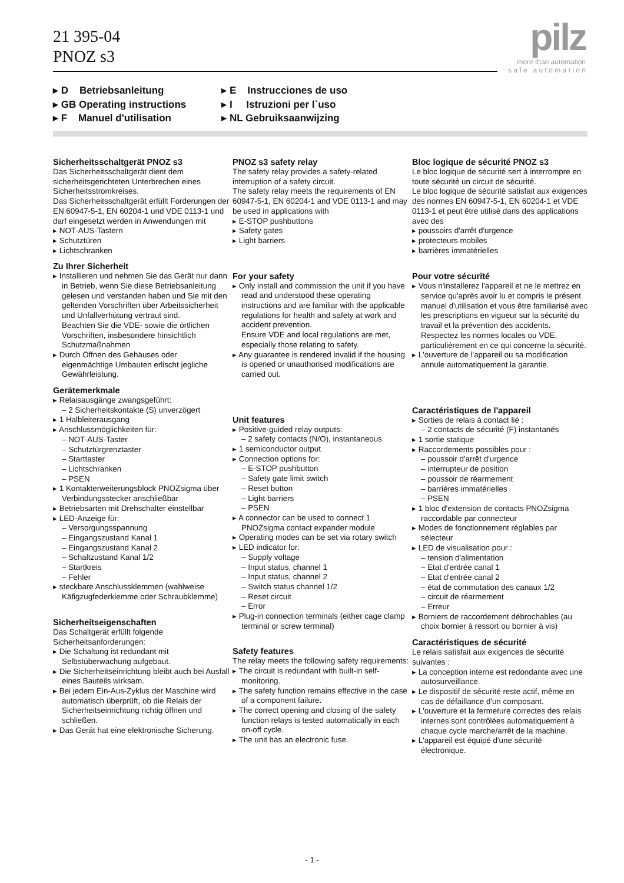21 395-04
PNOZ s3
pilz
more than automation
s a f e a u t o m a t i o n
▸ D Betriebsanleitung
▸ GB Operating instructions
▸ F Manuel d'utilisation
▸ E Instrucciones de uso
▸ I Istruzioni per l`uso
▸ NL Gebruiksaanwijzing
Sicherheitsschaltgerät PNOZ s3
Das Sicherheitsschaltgerät dient dem sicherheitsgerichteten Unterbrechen eines Sicherheitsstromkreises.
Das Sicherheitsschaltgerät erfüllt Forderungen der EN 60947-5-1, EN 60204-1 und VDE 0113-1 und darf eingesetzt werden in Anwendungen mit
▸ NOT-AUS-Tastern
▸ Schutztüren
▸ Lichtschranken
Zu Ihrer Sicherheit
▸ Installieren und nehmen Sie das Gerät nur dann in Betrieb, wenn Sie diese Betriebsanleitung gelesen und verstanden haben und Sie mit den geltenden Vorschriften über Arbeitssicherheit und Unfallverhütung vertraut sind.
Beachten Sie die VDE- sowie die örtlichen Vorschriften, insbesondere hinsichtlich Schutzmaßnahmen
▸ Durch Öffnen des Gehäuses oder eigenmächtige Umbauten erlischt jegliche Gewährleistung.
Gerätemerkmale
▸ Relaisausgänge zwangsgeführt:
– 2 Sicherheitskontakte (S) unverzögert
▸ 1 Halbleiterausgang
▸ Anschlussmöglichkeiten für:
– NOT-AUS-Taster
– Schutztürgrenztaster
– Starttaster
– Lichtschranken
– PSEN
▸ 1 Kontakterweiterungsblock PNOZsigma über Verbindungsstecker anschließbar
▸ Betriebsarten mit Drehschalter einstellbar
▸ LED-Anzeige für:
– Versorgungsspannung
– Eingangszustand Kanal 1
– Eingangszustand Kanal 2
– Schaltzustand Kanal 1/2
– Startkreis
– Fehler
▸ steckbare Anschlussklemmen (wahlweise Käfigzugfederklemme oder Schraubklemme)
Sicherheitseigenschaften
Das Schaltgerät erfüllt folgende Sicherheitsanforderungen:
▸ Die Schaltung ist redundant mit Selbstüberwachung aufgebaut.
▸ Die Sicherheitseinrichtung bleibt auch bei Ausfall eines Bauteils wirksam.
▸ Bei jedem Ein-Aus-Zyklus der Maschine wird automatisch überprüft, ob die Relais der Sicherheitseinrichtung richtig öffnen und schließen.
▸ Das Gerät hat eine elektronische Sicherung.
PNOZ s3 safety relay
The safety relay provides a safety-related interruption of a safety circuit.
The safety relay meets the requirements of EN 60947-5-1, EN 60204-1 and VDE 0113-1 and may be used in applications with
▸ E-STOP pushbuttons
▸ Safety gates
▸ Light barriers
For your safety
▸ Only install and commission the unit if you have read and understood these operating instructions and are familiar with the applicable regulations for health and safety at work and accident prevention.
Ensure VDE and local regulations are met, especially those relating to safety.
▸ Any guarantee is rendered invalid if the housing is opened or unauthorised modifications are carried out.
Unit features
▸ Positive-guided relay outputs:
– 2 safety contacts (N/O), instantaneous
▸ 1 semiconductor output
▸ Connection options for:
– E-STOP pushbutton
– Safety gate limit switch
– Reset button
– Light barriers
– PSEN
▸ A connector can be used to connect 1 PNOZsigma contact expander module
▸ Operating modes can be set via rotary switch
▸ LED indicator for:
– Supply voltage
– Input status, channel 1
– Input status, channel 2
– Switch status channel 1/2
– Reset circuit
– Error
▸ Plug-in connection terminals (either cage clamp terminal or screw terminal)
Safety features
The relay meets the following safety requirements:
▸ The circuit is redundant with built-in self-monitoring.
▸ The safety function remains effective in the case of a component failure.
▸ The correct opening and closing of the safety function relays is tested automatically in each on-off cycle.
▸ The unit has an electronic fuse.
Bloc logique de sécurité PNOZ s3
Le bloc logique de sécurité sert à interrompre en toute sécurité un circuit de sécurité.
Le bloc logique de sécurité satisfait aux exigences des normes EN 60947-5-1, EN 60204-1 et VDE 0113-1 et peut être utilisé dans des applications avec des
▸ poussoirs d'arrêt d'urgence
▸ protecteurs mobiles
▸ barrières immatérielles
Pour votre sécurité
▸ Vous n'installerez l'appareil et ne le mettrez en service qu'après avoir lu et compris le présent manuel d'utilisation et vous être familiarisé avec les prescriptions en vigueur sur la sécurité du travail et la prévention des accidents.
Respectez les normes locales ou VDE, particulièrement en ce qui concerne la sécurité.
▸ L'ouverture de l'appareil ou sa modification annule automatiquement la garantie.
Caractéristiques de l'appareil
▸ Sorties de relais à contact lié :
– 2 contacts de sécurité (F) instantanés
▸ 1 sortie statique
▸ Raccordements possibles pour :
– poussoir d'arrêt d'urgence
– interrupteur de position
– poussoir de réarmement
– barrières immatérielles
– PSEN
▸ 1 bloc d'extension de contacts PNOZsigma raccordable par connecteur
▸ Modes de fonctionnement réglables par sélecteur
▸ LED de visualisation pour :
– tension d'alimentation
– Etat d'entrée canal 1
– Etat d'entrée canal 2
– état de commutation des canaux 1/2
– circuit de réarmement
– Erreur
▸ Borniers de raccordement débrochables (au choix bornier à ressort ou bornier à vis)
Caractéristiques de sécurité
Le relais satisfait aux exigences de sécurité suivantes :
▸ La conception interne est redondante avec une autosurveillance.
▸ Le dispositif de sécurité reste actif, même en cas de défaillance d'un composant.
▸ L'ouverture et la fermeture correctes des relais internes sont contrôlées automatiquement à chaque cycle marche/arrêt de la machine.
▸ L'appareil est équipé d'une sécurité électronique.
- 1 -